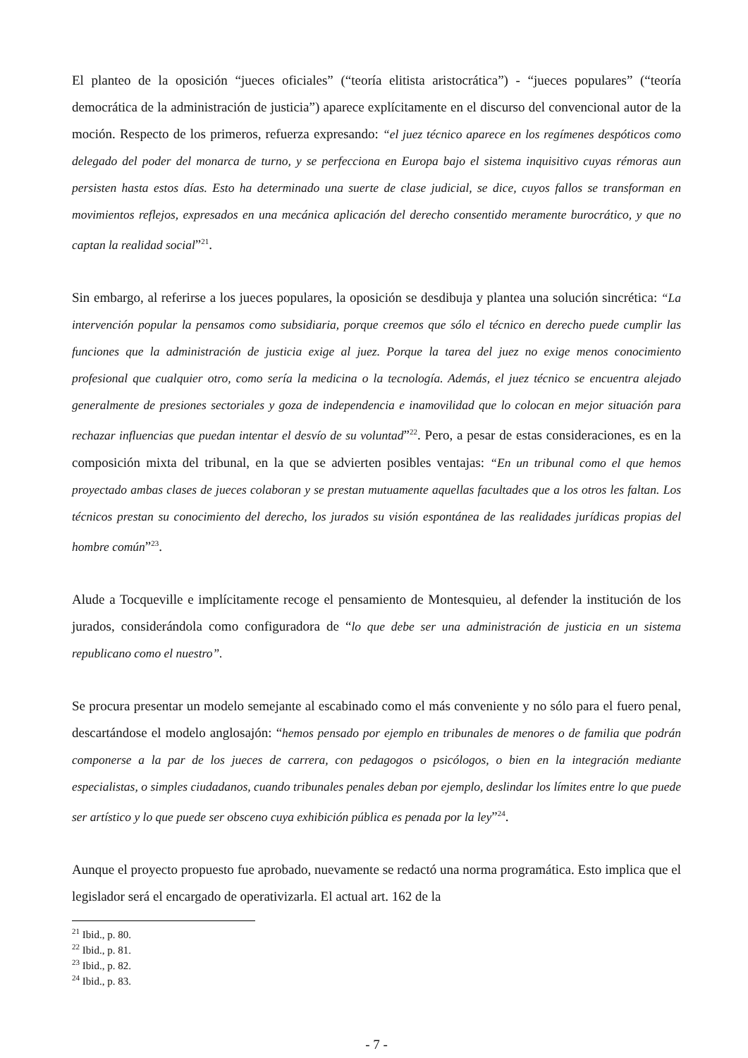El planteo de la oposición “jueces oficiales” (“teoría elitista aristocrática”) - “jueces populares” (“teoría democrática de la administración de justicia”) aparece explícitamente en el discurso del convencional autor de la moción. Respecto de los primeros, refuerza expresando: “el juez técnico aparece en los regímenes despóticos como delegado del poder del monarca de turno, y se perfecciona en Europa bajo el sistema inquisitivo cuyas rémoras aun persisten hasta estos días. Esto ha determinado una suerte de clase judicial, se dice, cuyos fallos se transforman en movimientos reflejos, expresados en una mecánica aplicación del derecho consentido meramente burocrático, y que no captan la realidad social”<sup>21</sup>.
Sin embargo, al referirse a los jueces populares, la oposición se desdibuja y plantea una solución sincrética: “La intervención popular la pensamos como subsidiaria, porque creemos que sólo el técnico en derecho puede cumplir las funciones que la administración de justicia exige al juez. Porque la tarea del juez no exige menos conocimiento profesional que cualquier otro, como sería la medicina o la tecnología. Además, el juez técnico se encuentra alejado generalmente de presiones sectoriales y goza de independencia e inamovilidad que lo colocan en mejor situación para rechazar influencias que puedan intentar el desvío de su voluntad”<sup>22</sup>. Pero, a pesar de estas consideraciones, es en la composición mixta del tribunal, en la que se advierten posibles ventajas: “En un tribunal como el que hemos proyectado ambas clases de jueces colaboran y se prestan mutuamente aquellas facultades que a los otros les faltan. Los técnicos prestan su conocimiento del derecho, los jurados su visión espontánea de las realidades jurídicas propias del hombre común”<sup>23</sup>.
Alude a Tocqueville e implícitamente recoge el pensamiento de Montesquieu, al defender la institución de los jurados, considerándola como configuradora de “lo que debe ser una administración de justicia en un sistema republicano como el nuestro”.
Se procura presentar un modelo semejante al escabinado como el más conveniente y no sólo para el fuero penal, descartándose el modelo anglosajón: “hemos pensado por ejemplo en tribunales de menores o de familia que podrán componerse a la par de los jueces de carrera, con pedagogos o psicólogos, o bien en la integración mediante especialistas, o simples ciudadanos, cuando tribunales penales deban por ejemplo, deslindar los límites entre lo que puede ser artístico y lo que puede ser obsceno cuya exhibición pública es penada por la ley”<sup>24</sup>.
Aunque el proyecto propuesto fue aprobado, nuevamente se redactó una norma programática. Esto implica que el legislador será el encargado de operativizarla. El actual art. 162 de la
<sup>21</sup> Ibid., p. 80.
<sup>22</sup> Ibid., p. 81.
<sup>23</sup> Ibid., p. 82.
<sup>24</sup> Ibid., p. 83.
- 7 -